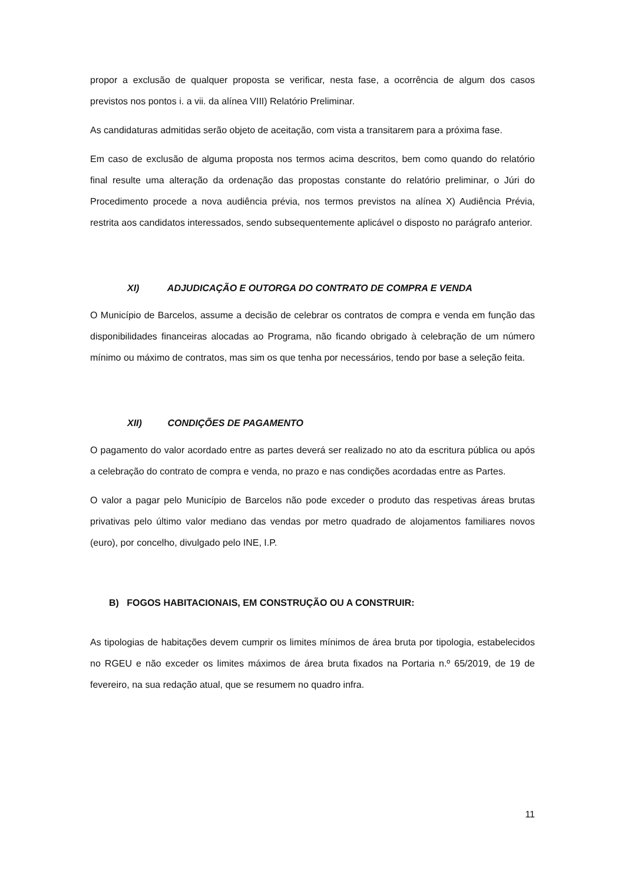propor a exclusão de qualquer proposta se verificar, nesta fase, a ocorrência de algum dos casos previstos nos pontos i. a vii. da alínea VIII) Relatório Preliminar.
As candidaturas admitidas serão objeto de aceitação, com vista a transitarem para a próxima fase.
Em caso de exclusão de alguma proposta nos termos acima descritos, bem como quando do relatório final resulte uma alteração da ordenação das propostas constante do relatório preliminar, o Júri do Procedimento procede a nova audiência prévia, nos termos previstos na alínea X) Audiência Prévia, restrita aos candidatos interessados, sendo subsequentemente aplicável o disposto no parágrafo anterior.
XI) ADJUDICAÇÃO E OUTORGA DO CONTRATO DE COMPRA E VENDA
O Município de Barcelos, assume a decisão de celebrar os contratos de compra e venda em função das disponibilidades financeiras alocadas ao Programa, não ficando obrigado à celebração de um número mínimo ou máximo de contratos, mas sim os que tenha por necessários, tendo por base a seleção feita.
XII) CONDIÇÕES DE PAGAMENTO
O pagamento do valor acordado entre as partes deverá ser realizado no ato da escritura pública ou após a celebração do contrato de compra e venda, no prazo e nas condições acordadas entre as Partes.
O valor a pagar pelo Município de Barcelos não pode exceder o produto das respetivas áreas brutas privativas pelo último valor mediano das vendas por metro quadrado de alojamentos familiares novos (euro), por concelho, divulgado pelo INE, I.P.
B) FOGOS HABITACIONAIS, EM CONSTRUÇÃO OU A CONSTRUIR:
As tipologias de habitações devem cumprir os limites mínimos de área bruta por tipologia, estabelecidos no RGEU e não exceder os limites máximos de área bruta fixados na Portaria n.º 65/2019, de 19 de fevereiro, na sua redação atual, que se resumem no quadro infra.
11